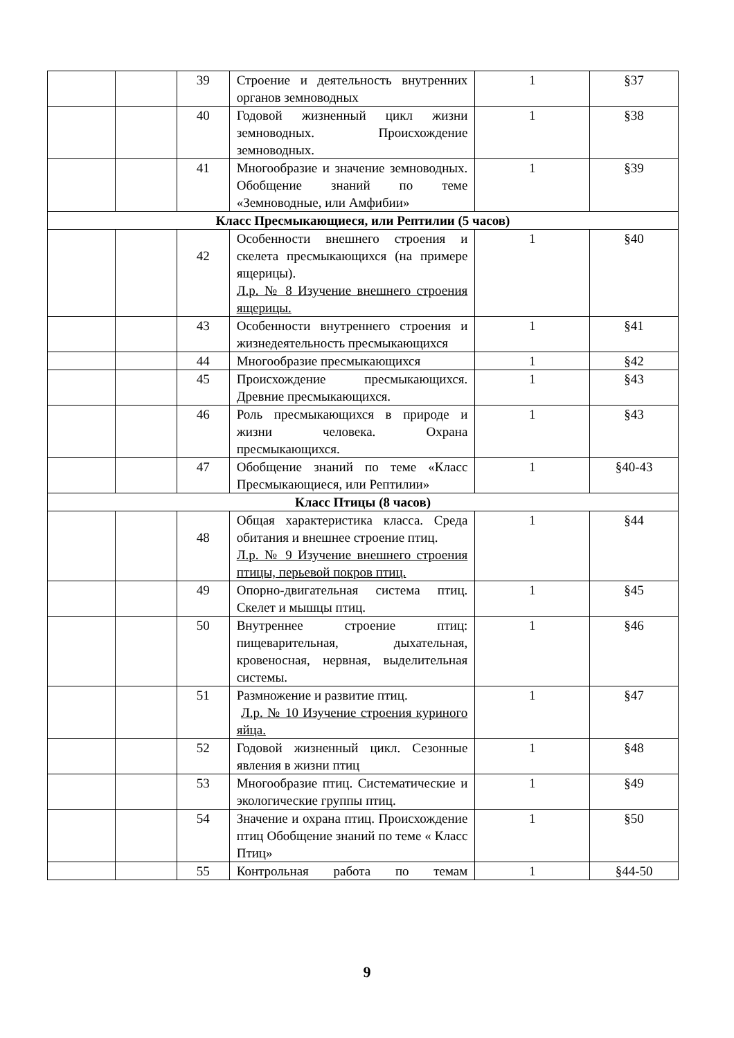| | | 39 | Строение и деятельность внутренних органов земноводных | 1 | §37 |
| | | 40 | Годовой жизненный цикл жизни земноводных. Происхождение земноводных. | 1 | §38 |
| | | 41 | Многообразие и значение земноводных. Обобщение знаний по теме «Земноводные, или Амфибии» | 1 | §39 |
| Класс Пресмыкающиеся, или Рептилии (5 часов) | | | | | |
| | | 42 | Особенности внешнего строения и скелета пресмыкающихся (на примере ящерицы). Л.р. № 8 Изучение внешнего строения ящерицы. | 1 | §40 |
| | | 43 | Особенности внутреннего строения и жизнедеятельность пресмыкающихся | 1 | §41 |
| | | 44 | Многообразие пресмыкающихся | 1 | §42 |
| | | 45 | Происхождение пресмыкающихся. Древние пресмыкающихся. | 1 | §43 |
| | | 46 | Роль пресмыкающихся в природе и жизни человека. Охрана пресмыкающихся. | 1 | §43 |
| | | 47 | Обобщение знаний по теме «Класс Пресмыкающиеся, или Рептилии» | 1 | §40-43 |
| Класс Птицы (8 часов) | | | | | |
| | | 48 | Общая характеристика класса. Среда обитания и внешнее строение птиц. Л.р. № 9 Изучение внешнего строения птицы, перьевой покров птиц. | 1 | §44 |
| | | 49 | Опорно-двигательная система птиц. Скелет и мышцы птиц. | 1 | §45 |
| | | 50 | Внутреннее строение птиц: пищеварительная, дыхательная, кровеносная, нервная, выделительная системы. | 1 | §46 |
| | | 51 | Размножение и развитие птиц. Л.р. № 10 Изучение строения куриного яйца. | 1 | §47 |
| | | 52 | Годовой жизненный цикл. Сезонные явления в жизни птиц | 1 | §48 |
| | | 53 | Многообразие птиц. Систематические и экологические группы птиц. | 1 | §49 |
| | | 54 | Значение и охрана птиц. Происхождение птиц Обобщение знаний по теме « Класс Птиц» | 1 | §50 |
| | | 55 | Контрольная работа по темам | 1 | §44-50 |
9